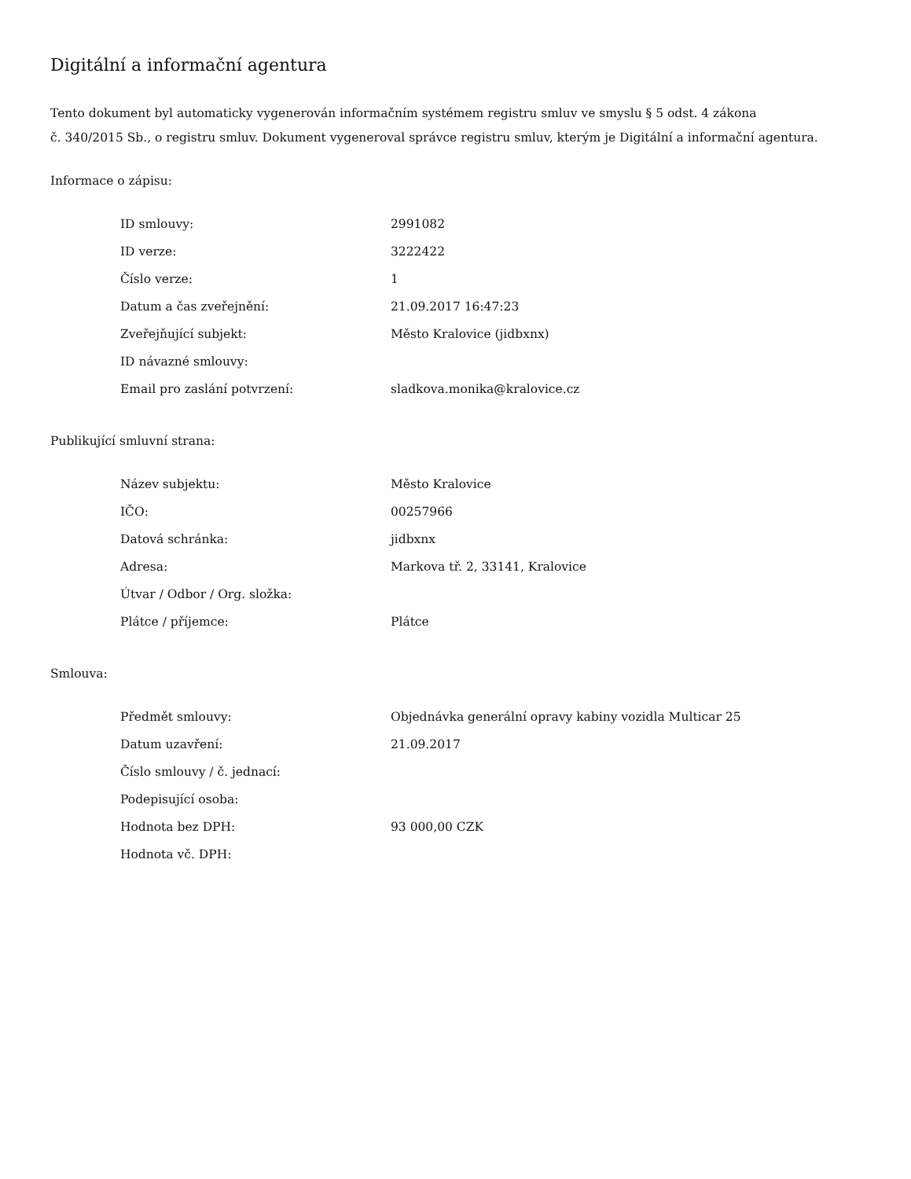Digitální a informační agentura
Tento dokument byl automaticky vygenerován informačním systémem registru smluv ve smyslu § 5 odst. 4 zákona
č. 340/2015 Sb., o registru smluv. Dokument vygeneroval správce registru smluv, kterým je Digitální a informační agentura.
Informace o zápisu:
| ID smlouvy: | 2991082 |
| ID verze: | 3222422 |
| Číslo verze: | 1 |
| Datum a čas zveřejnění: | 21.09.2017 16:47:23 |
| Zveřejňující subjekt: | Město Kralovice (jidbxnx) |
| ID návazné smlouvy: | |
| Email pro zaslání potvrzení: | sladkova.monika@kralovice.cz |
Publikující smluvní strana:
| Název subjektu: | Město Kralovice |
| IČO: | 00257966 |
| Datová schránka: | jidbxnx |
| Adresa: | Markova tř. 2, 33141, Kralovice |
| Útvar / Odbor / Org. složka: | |
| Plátce / příjemce: | Plátce |
Smlouva:
| Předmět smlouvy: | Objednávka generální opravy kabiny vozidla Multicar 25 |
| Datum uzavření: | 21.09.2017 |
| Číslo smlouvy / č. jednací: | |
| Podepisující osoba: | |
| Hodnota bez DPH: | 93 000,00 CZK |
| Hodnota vč. DPH: | |